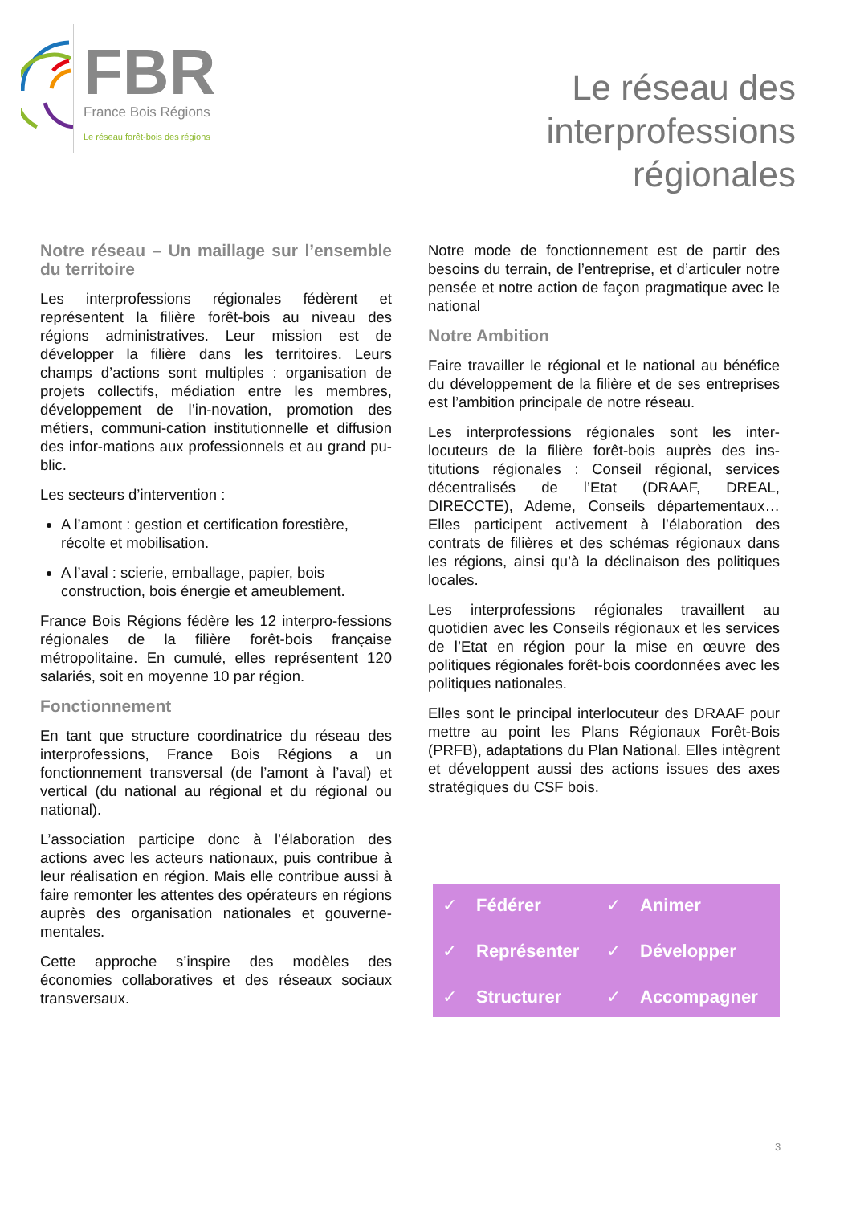FBR
France Bois Régions
Le réseau forêt-bois des régions
Le réseau des
interprofessions
régionales
Notre réseau – Un maillage sur l’ensemble du territoire
Les interprofessions régionales fédèrent et représentent la filière forêt-bois au niveau des régions administratives. Leur mission est de développer la filière dans les territoires. Leurs champs d’actions sont multiples : organisation de projets collectifs, médiation entre les membres, développement de l’in-novation, promotion des métiers, communi-cation institutionnelle et diffusion des infor-mations aux professionnels et au grand pu-blic.
Les secteurs d’intervention :
A l’amont : gestion et certification forestière, récolte et mobilisation.
A l’aval : scierie, emballage, papier, bois construction, bois énergie et ameublement.
France Bois Régions fédère les 12 interpro-fessions régionales de la filière forêt-bois française métropolitaine. En cumulé, elles représentent 120 salariés, soit en moyenne 10 par région.
Fonctionnement
En tant que structure coordinatrice du réseau des interprofessions, France Bois Régions a un fonctionnement transversal (de l’amont à l’aval) et vertical (du national au régional et du régional ou national).
L’association participe donc à l’élaboration des actions avec les acteurs nationaux, puis contribue à leur réalisation en région. Mais elle contribue aussi à faire remonter les attentes des opérateurs en régions auprès des organisation nationales et gouverne-mentales.
Cette approche s’inspire des modèles des économies collaboratives et des réseaux sociaux transversaux.
Notre mode de fonctionnement est de partir des besoins du terrain, de l’entreprise, et d’articuler notre pensée et notre action de façon pragmatique avec le national
Notre Ambition
Faire travailler le régional et le national au bénéfice du développement de la filière et de ses entreprises est l’ambition principale de notre réseau.
Les interprofessions régionales sont les inter-locuteurs de la filière forêt-bois auprès des ins-titutions régionales : Conseil régional, services décentralisés de l’Etat (DRAAF, DREAL, DIRECCTE), Ademe, Conseils départementaux… Elles participent activement à l’élaboration des contrats de filières et des schémas régionaux dans les régions, ainsi qu’à la déclinaison des politiques locales.
Les interprofessions régionales travaillent au quotidien avec les Conseils régionaux et les services de l’Etat en région pour la mise en œuvre des politiques régionales forêt-bois coordonnées avec les politiques nationales.
Elles sont le principal interlocuteur des DRAAF pour mettre au point les Plans Régionaux Forêt-Bois (PRFB), adaptations du Plan National. Elles intègrent et développent aussi des actions issues des axes stratégiques du CSF bois.
✓ Fédérer
✓ Animer
✓ Représenter
✓ Développer
✓ Structurer
✓ Accompagner
3